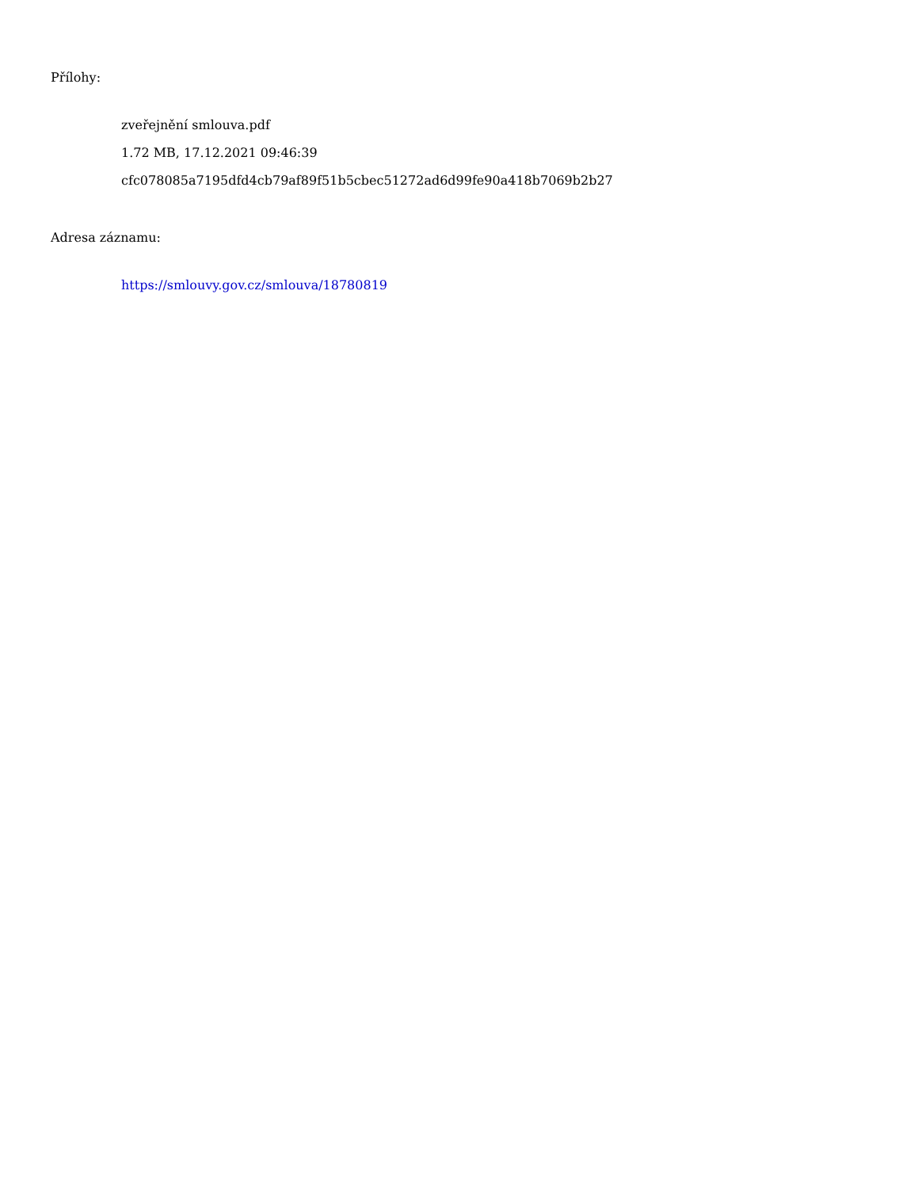Přílohy:
zveřejnění smlouva.pdf
1.72 MB, 17.12.2021 09:46:39
cfc078085a7195dfd4cb79af89f51b5cbec51272ad6d99fe90a418b7069b2b27
Adresa záznamu:
https://smlouvy.gov.cz/smlouva/18780819